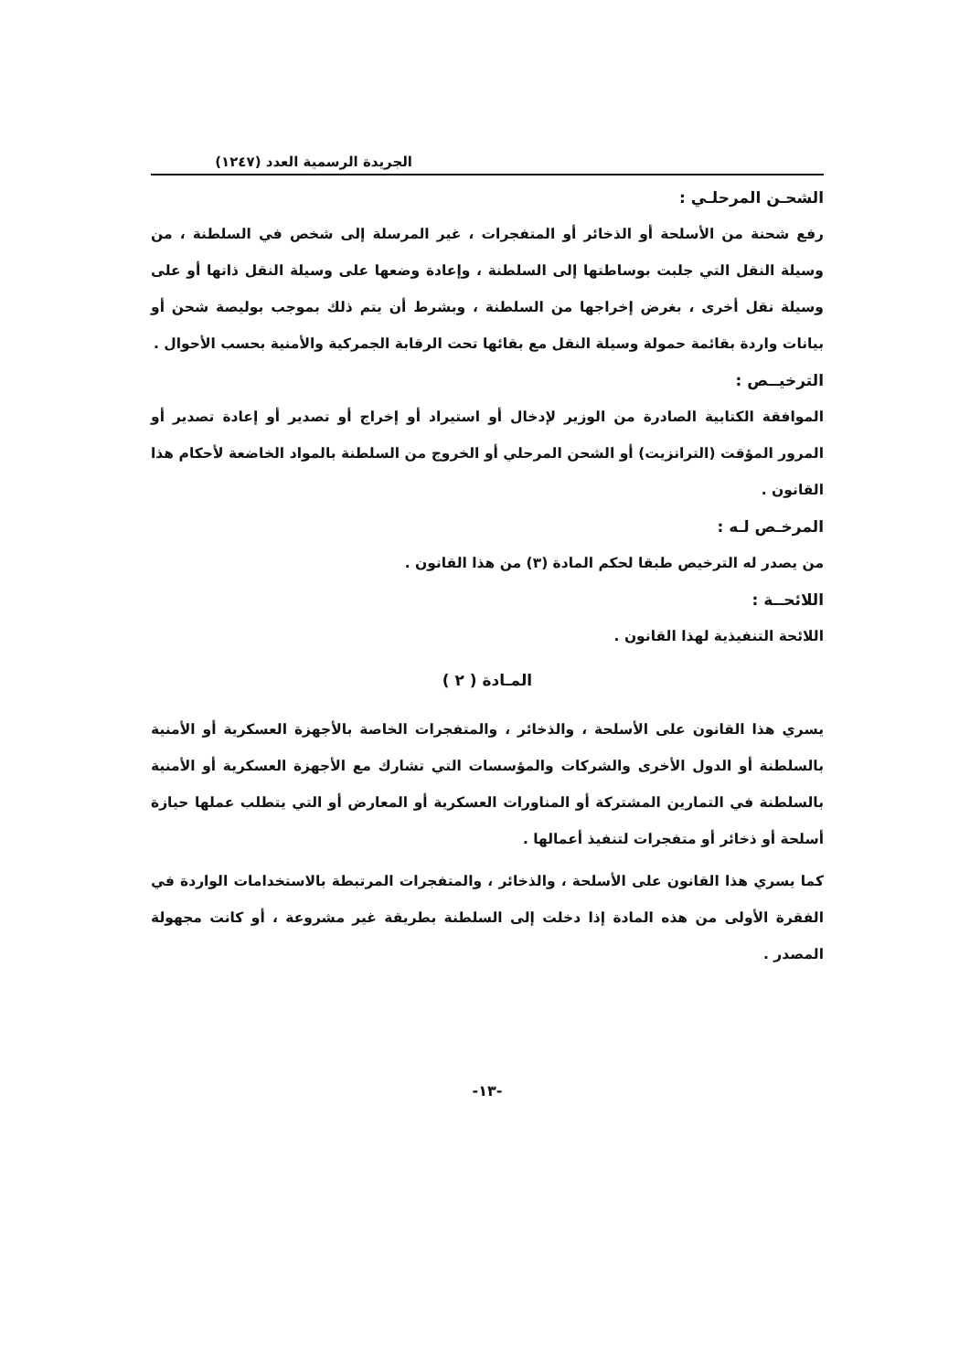الجريدة الرسمية العدد (١٢٤٧)
الشحـن المرحلـي :
رفع شحنة من الأسلحة أو الذخائر أو المتفجرات ، غير المرسلة إلى شخص في السلطنة ، من وسيلة النقل التي جلبت بوساطتها إلى السلطنة ، وإعادة وضعها على وسيلة النقل ذاتها أو على وسيلة نقل أخرى ، بغرض إخراجها من السلطنة ، وبشرط أن يتم ذلك بموجب بوليصة شحن أو بيانات واردة بقائمة حمولة وسيلة النقل مع بقائها تحت الرقابة الجمركية والأمنية بحسب الأحوال .
الترخيــص :
الموافقة الكتابية الصادرة من الوزير لإدخال أو استيراد أو إخراج أو تصدير أو إعادة تصدير أو المرور المؤقت (الترانزيت) أو الشحن المرحلي أو الخروج من السلطنة بالمواد الخاضعة لأحكام هذا القانون .
المرخـص لـه :
من يصدر له الترخيص طبقا لحكم المادة (٣) من هذا القانون .
اللائحــة :
اللائحة التنفيذية لهذا القانون .
المـادة ( ٢ )
يسري هذا القانون على الأسلحة ، والذخائر ، والمتفجرات الخاصة بالأجهزة العسكرية أو الأمنية بالسلطنة أو الدول الأخرى والشركات والمؤسسات التي تشارك مع الأجهزة العسكرية أو الأمنية بالسلطنة في التمارين المشتركة أو المناورات العسكرية أو المعارض أو التي يتطلب عملها حيازة أسلحة أو ذخائر أو متفجرات لتنفيذ أعمالها .
كما يسري هذا القانون على الأسلحة ، والذخائر ، والمتفجرات المرتبطة بالاستخدامات الواردة في الفقرة الأولى من هذه المادة إذا دخلت إلى السلطنة بطريقة غير مشروعة ، أو كانت مجهولة المصدر .
-١٣-